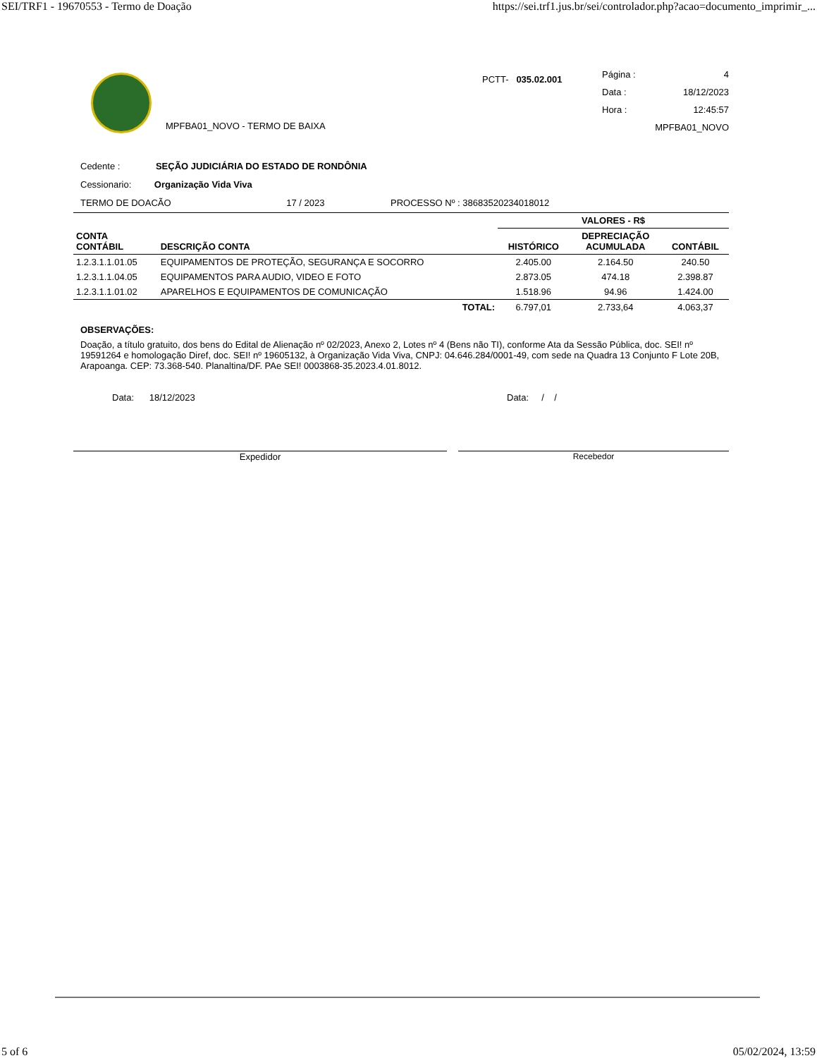SEI/TRF1 - 19670553 - Termo de Doação https://sei.trf1.jus.br/sei/controlador.php?acao=documento_imprimir_...
MPFBA01_NOVO - TERMO DE BAIXA
PCTT- 035.02.001
Página : 4
Data : 18/12/2023
Hora : 12:45:57
MPFBA01_NOVO
Cedente : SEÇÃO JUDICIÁRIA DO ESTADO DE RONDÔNIA
Cessionario: Organização Vida Viva
TERMO DE DOACÃO 17 / 2023 PROCESSO Nº : 38683520234018012
| CONTA CONTÁBIL | DESCRIÇÃO CONTA | VALORES - R$ | | |
| --- | --- | --- | --- | --- |
| | | HISTÓRICO | DEPRECIAÇÃO ACUMULADA | CONTÁBIL |
| 1.2.3.1.1.01.05 | EQUIPAMENTOS DE PROTEÇÃO, SEGURANÇA E SOCORRO | 2.405.00 | 2.164.50 | 240.50 |
| 1.2.3.1.1.04.05 | EQUIPAMENTOS PARA AUDIO, VIDEO E FOTO | 2.873.05 | 474.18 | 2.398.87 |
| 1.2.3.1.1.01.02 | APARELHOS E EQUIPAMENTOS DE COMUNICAÇÃO | 1.518.96 | 94.96 | 1.424.00 |
| | TOTAL: | 6.797,01 | 2.733,64 | 4.063,37 |
OBSERVAÇÕES:
Doação, a título gratuito, dos bens do Edital de Alienação nº 02/2023, Anexo 2, Lotes nº 4 (Bens não TI), conforme Ata da Sessão Pública, doc. SEI! nº 19591264 e homologação Diref, doc. SEI! nº 19605132, à Organização Vida Viva, CNPJ: 04.646.284/0001-49, com sede na Quadra 13 Conjunto F Lote 20B, Arapoanga. CEP: 73.368-540. Planaltina/DF. PAe SEI! 0003868-35.2023.4.01.8012.
Data: 18/12/2023 Data: / /
Expedidor Recebedor
5 of 6 05/02/2024, 13:59